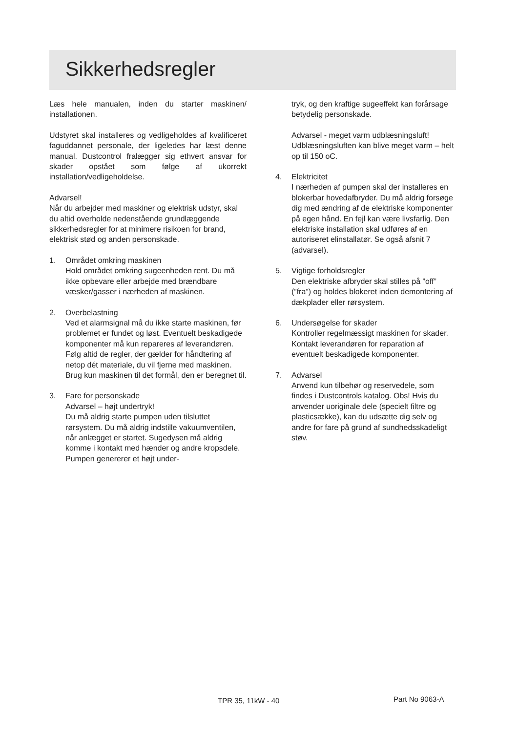Sikkerhedsregler
Læs hele manualen, inden du starter maskinen/ installationen.
Udstyret skal installeres og vedligeholdes af kvalificeret faguddannet personale, der ligeledes har læst denne manual. Dustcontrol fralægger sig ethvert ansvar for skader opstået som følge af ukorrekt installation/vedligeholdelse.
Advarsel!
Når du arbejder med maskiner og elektrisk udstyr, skal du altid overholde nedenstående grundlæggende sikkerhedsregler for at minimere risikoen for brand, elektrisk stød og anden personskade.
1. Området omkring maskinen
Hold området omkring sugeenheden rent. Du må ikke opbevare eller arbejde med brændbare væsker/gasser i nærheden af maskinen.
2. Overbelastning
Ved et alarmsignal må du ikke starte maskinen, før problemet er fundet og løst. Eventuelt beskadigede komponenter må kun repareres af leverandøren. Følg altid de regler, der gælder for håndtering af netop dét materiale, du vil fjerne med maskinen. Brug kun maskinen til det formål, den er beregnet til.
3. Fare for personskade
Advarsel – højt undertryk!
Du må aldrig starte pumpen uden tilsluttet rørsystem. Du må aldrig indstille vakuumventilen, når anlægget er startet. Sugedysen må aldrig komme i kontakt med hænder og andre kropsdele. Pumpen genererer et højt under-
tryk, og den kraftige sugeeffekt kan forårsage betydelig personskade.
Advarsel - meget varm udblæsningsluft!
Udblæsningsluften kan blive meget varm – helt op til 150 oC.
4. Elektricitet
I nærheden af pumpen skal der installeres en blokerbar hovedafbryder. Du må aldrig forsøge dig med ændring af de elektriske komponenter på egen hånd. En fejl kan være livsfarlig. Den elektriske installation skal udføres af en autoriseret elinstallatør. Se også afsnit 7 (advarsel).
5. Vigtige forholdsregler
Den elektriske afbryder skal stilles på ”off” (”fra”) og holdes blokeret inden demontering af dækplader eller rørsystem.
6. Undersøgelse for skader
Kontroller regelmæssigt maskinen for skader. Kontakt leverandøren for reparation af eventuelt beskadigede komponenter.
7. Advarsel
Anvend kun tilbehør og reservedele, som findes i Dustcontrols katalog. Obs! Hvis du anvender uoriginale dele (specielt filtre og plasticsække), kan du udsætte dig selv og andre for fare på grund af sundhedsskadeligt støv.
TPR 35, 11kW - 40 Part No 9063-A